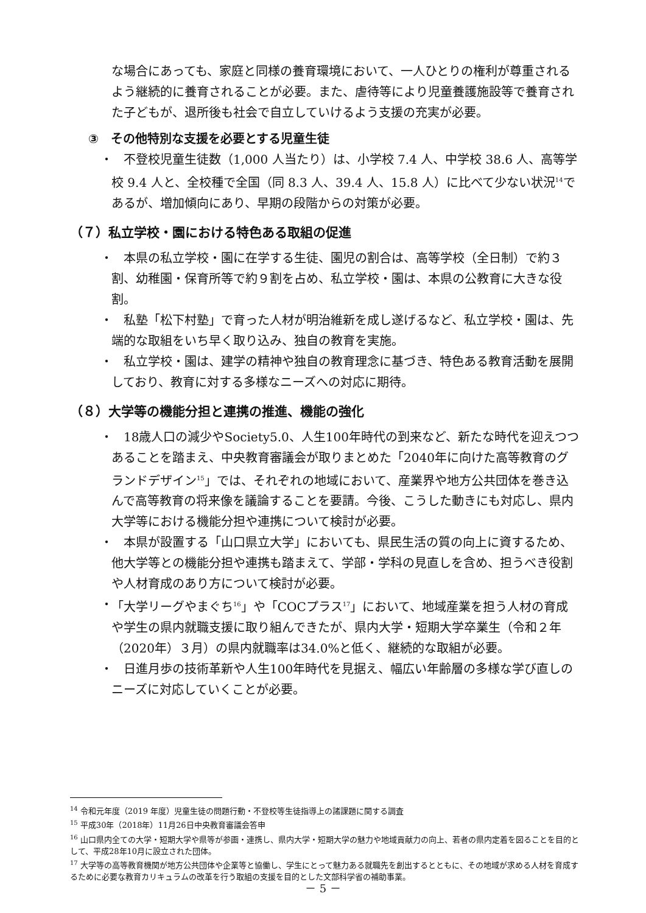な場合にあっても、家庭と同様の養育環境において、一人ひとりの権利が尊重されるよう継続的に養育されることが必要。また、虐待等により児童養護施設等で養育された子どもが、退所後も社会で自立していけるよう支援の充実が必要。
③　その他特別な支援を必要とする児童生徒
・　不登校児童生徒数（1,000 人当たり）は、小学校 7.4 人、中学校 38.6 人、高等学校 9.4 人と、全校種で全国（同 8.3 人、39.4 人、15.8 人）に比べて少ない状況<sup>14</sup>であるが、増加傾向にあり、早期の段階からの対策が必要。
（７）私立学校・園における特色ある取組の促進
・　本県の私立学校・園に在学する生徒、園児の割合は、高等学校（全日制）で約３割、幼稚園・保育所等で約９割を占め、私立学校・園は、本県の公教育に大きな役割。
・　私塾「松下村塾」で育った人材が明治維新を成し遂げるなど、私立学校・園は、先端的な取組をいち早く取り込み、独自の教育を実施。
・　私立学校・園は、建学の精神や独自の教育理念に基づき、特色ある教育活動を展開しており、教育に対する多様なニーズへの対応に期待。
（８）大学等の機能分担と連携の推進、機能の強化
・　18歳人口の減少やSociety5.0、人生100年時代の到来など、新たな時代を迎えつつあることを踏まえ、中央教育審議会が取りまとめた「2040年に向けた高等教育のグランドデザイン<sup>15</sup>」では、それぞれの地域において、産業界や地方公共団体を巻き込んで高等教育の将来像を議論することを要請。今後、こうした動きにも対応し、県内大学等における機能分担や連携について検討が必要。
・　本県が設置する「山口県立大学」においても、県民生活の質の向上に資するため、他大学等との機能分担や連携も踏まえて、学部・学科の見直しを含め、担うべき役割や人材育成のあり方について検討が必要。
・ 「大学リーグやまぐち<sup>16</sup>」や「COCプラス<sup>17</sup>」において、地域産業を担う人材の育成や学生の県内就職支援に取り組んできたが、県内大学・短期大学卒業生（令和２年（2020年）３月）の県内就職率は34.0%と低く、継続的な取組が必要。
・　日進月歩の技術革新や人生100年時代を見据え、幅広い年齢層の多様な学び直しのニーズに対応していくことが必要。
<sup>14</sup> 令和元年度（2019 年度）児童生徒の問題行動・不登校等生徒指導上の諸課題に関する調査
<sup>15</sup> 平成30年（2018年）11月26日中央教育審議会答申
<sup>16</sup> 山口県内全ての大学・短期大学や県等が参画・連携し、県内大学・短期大学の魅力や地域貢献力の向上、若者の県内定着を図ることを目的として、平成28年10月に設立された団体。
<sup>17</sup> 大学等の高等教育機関が地方公共団体や企業等と協働し、学生にとって魅力ある就職先を創出するとともに、その地域が求める人材を育成するために必要な教育カリキュラムの改革を行う取組の支援を目的とした文部科学省の補助事業。
－ 5 －